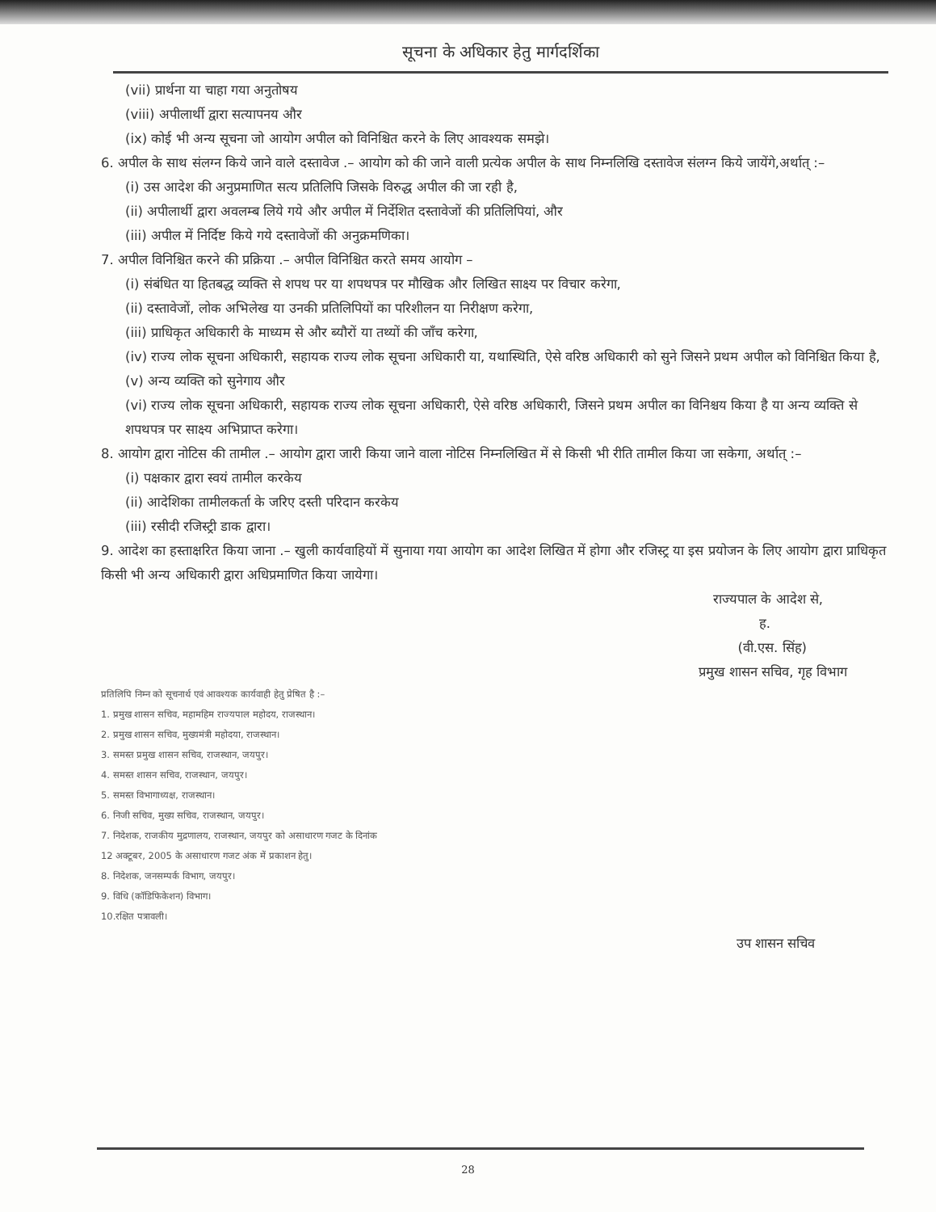सूचना के अधिकार हेतु मार्गदर्शिका
(vii) प्रार्थना या चाहा गया अनुतोषय
(viii) अपीलार्थी द्वारा सत्यापनय और
(ix) कोई भी अन्य सूचना जो आयोग अपील को विनिश्चित करने के लिए आवश्यक समझे।
6. अपील के साथ संलग्न किये जाने वाले दस्तावेज .– आयोग को की जाने वाली प्रत्येक अपील के साथ निम्नलिखि दस्तावेज संलग्न किये जायेंगे,अर्थात् :–
(i) उस आदेश की अनुप्रमाणित सत्य प्रतिलिपि जिसके विरुद्ध अपील की जा रही है,
(ii) अपीलार्थी द्वारा अवलम्ब लिये गये और अपील में निर्देशित दस्तावेजों की प्रतिलिपियां, और
(iii) अपील में निर्दिष्ट किये गये दस्तावेजों की अनुक्रमणिका।
7. अपील विनिश्चित करने की प्रक्रिया .– अपील विनिश्चित करते समय आयोग –
(i) संबंधित या हितबद्ध व्यक्ति से शपथ पर या शपथपत्र पर मौखिक और लिखित साक्ष्य पर विचार करेगा,
(ii) दस्तावेजों, लोक अभिलेख या उनकी प्रतिलिपियों का परिशीलन या निरीक्षण करेगा,
(iii) प्राधिकृत अधिकारी के माध्यम से और ब्यौरों या तथ्यों की जाँच करेगा,
(iv) राज्य लोक सूचना अधिकारी, सहायक राज्य लोक सूचना अधिकारी या, यथास्थिति, ऐसे वरिष्ठ अधिकारी को सुने जिसने प्रथम अपील को विनिश्चित किया है,
(v) अन्य व्यक्ति को सुनेगाय और
(vi) राज्य लोक सूचना अधिकारी, सहायक राज्य लोक सूचना अधिकारी, ऐसे वरिष्ठ अधिकारी, जिसने प्रथम अपील का विनिश्चय किया है या अन्य व्यक्ति से शपथपत्र पर साक्ष्य अभिप्राप्त करेगा।
8. आयोग द्वारा नोटिस की तामील .– आयोग द्वारा जारी किया जाने वाला नोटिस निम्नलिखित में से किसी भी रीति तामील किया जा सकेगा, अर्थात् :–
(i) पक्षकार द्वारा स्वयं तामील करकेय
(ii) आदेशिका तामीलकर्ता के जरिए दस्ती परिदान करकेय
(iii) रसीदी रजिस्ट्री डाक द्वारा।
9. आदेश का हस्ताक्षरित किया जाना .– खुली कार्यवाहियों में सुनाया गया आयोग का आदेश लिखित में होगा और रजिस्ट्र या इस प्रयोजन के लिए आयोग द्वारा प्राधिकृत किसी भी अन्य अधिकारी द्वारा अधिप्रमाणित किया जायेगा।
राज्यपाल के आदेश से,
ह.
(वी.एस. सिंह)
प्रमुख शासन सचिव, गृह विभाग
प्रतिलिपि निम्न को सूचनार्थ एवं आवश्यक कार्यवाही हेतु प्रेषित है :–
1. प्रमुख शासन सचिव, महामहिम राज्यपाल महोदय, राजस्थान।
2. प्रमुख शासन सचिव, मुख्यमंत्री महोदया, राजस्थान।
3. समस्त प्रमुख शासन सचिव, राजस्थान, जयपुर।
4. समस्त शासन सचिव, राजस्थान, जयपुर।
5. समस्त विभागाध्यक्ष, राजस्थान।
6. निजी सचिव, मुख्य सचिव, राजस्थान, जयपुर।
7. निदेशक, राजकीय मुद्रणालय, राजस्थान, जयपुर को असाधारण गजट के दिनांक
12 अक्टूबर, 2005 के असाधारण गजट अंक में प्रकाशन हेतु।
8. निदेशक, जनसम्पर्क विभाग, जयपुर।
9. विधि (कॉडिफिकेशन) विभाग।
10.रक्षित पत्रावली।
उप शासन सचिव
28